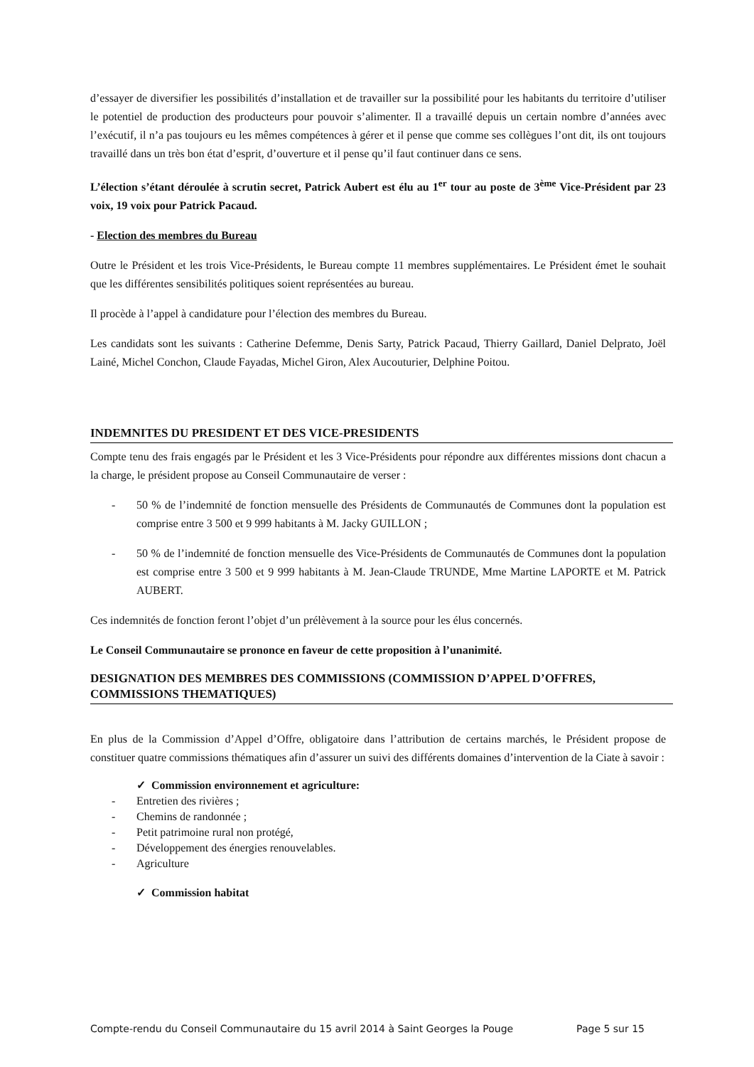d’essayer de diversifier les possibilités d’installation et de travailler sur la possibilité pour les habitants du territoire d’utiliser le potentiel de production des producteurs pour pouvoir s’alimenter. Il a travaillé depuis un certain nombre d’années avec l’exécutif, il n’a pas toujours eu les mêmes compétences à gérer et il pense que comme ses collègues l’ont dit, ils ont toujours travaillé dans un très bon état d’esprit, d’ouverture et il pense qu’il faut continuer dans ce sens.
L’élection s’étant déroulée à scrutin secret, Patrick Aubert est élu au 1<sup>er</sup> tour au poste de 3<sup>ème</sup> Vice-Président par 23 voix, 19 voix pour Patrick Pacaud.
- Election des membres du Bureau
Outre le Président et les trois Vice-Présidents, le Bureau compte 11 membres supplémentaires. Le Président émet le souhait que les différentes sensibilités politiques soient représentées au bureau.
Il procède à l’appel à candidature pour l’élection des membres du Bureau.
Les candidats sont les suivants : Catherine Defemme, Denis Sarty, Patrick Pacaud, Thierry Gaillard, Daniel Delprato, Joël Lainé, Michel Conchon, Claude Fayadas, Michel Giron, Alex Aucouturier, Delphine Poitou.
INDEMNITES DU PRESIDENT ET DES VICE-PRESIDENTS
Compte tenu des frais engagés par le Président et les 3 Vice-Présidents pour répondre aux différentes missions dont chacun a la charge, le président propose au Conseil Communautaire de verser :
- 50 % de l’indemnité de fonction mensuelle des Présidents de Communautés de Communes dont la population est comprise entre 3 500 et 9 999 habitants à M. Jacky GUILLON ;
- 50 % de l’indemnité de fonction mensuelle des Vice-Présidents de Communautés de Communes dont la population est comprise entre 3 500 et 9 999 habitants à M. Jean-Claude TRUNDE, Mme Martine LAPORTE et M. Patrick AUBERT.
Ces indemnités de fonction feront l’objet d’un prélèvement à la source pour les élus concernés.
Le Conseil Communautaire se prononce en faveur de cette proposition à l’unanimité.
DESIGNATION DES MEMBRES DES COMMISSIONS (COMMISSION D’APPEL D’OFFRES, COMMISSIONS THEMATIQUES)
En plus de la Commission d’Appel d’Offre, obligatoire dans l’attribution de certains marchés, le Président propose de constituer quatre commissions thématiques afin d’assurer un suivi des différents domaines d’intervention de la Ciate à savoir :
✓ Commission environnement et agriculture:
- Entretien des rivières ;
- Chemins de randonnée ;
- Petit patrimoine rural non protégé,
- Développement des énergies renouvelables.
- Agriculture
✓ Commission habitat
Compte-rendu du Conseil Communautaire du 15 avril 2014 à Saint Georges la Pouge Page 5 sur 15